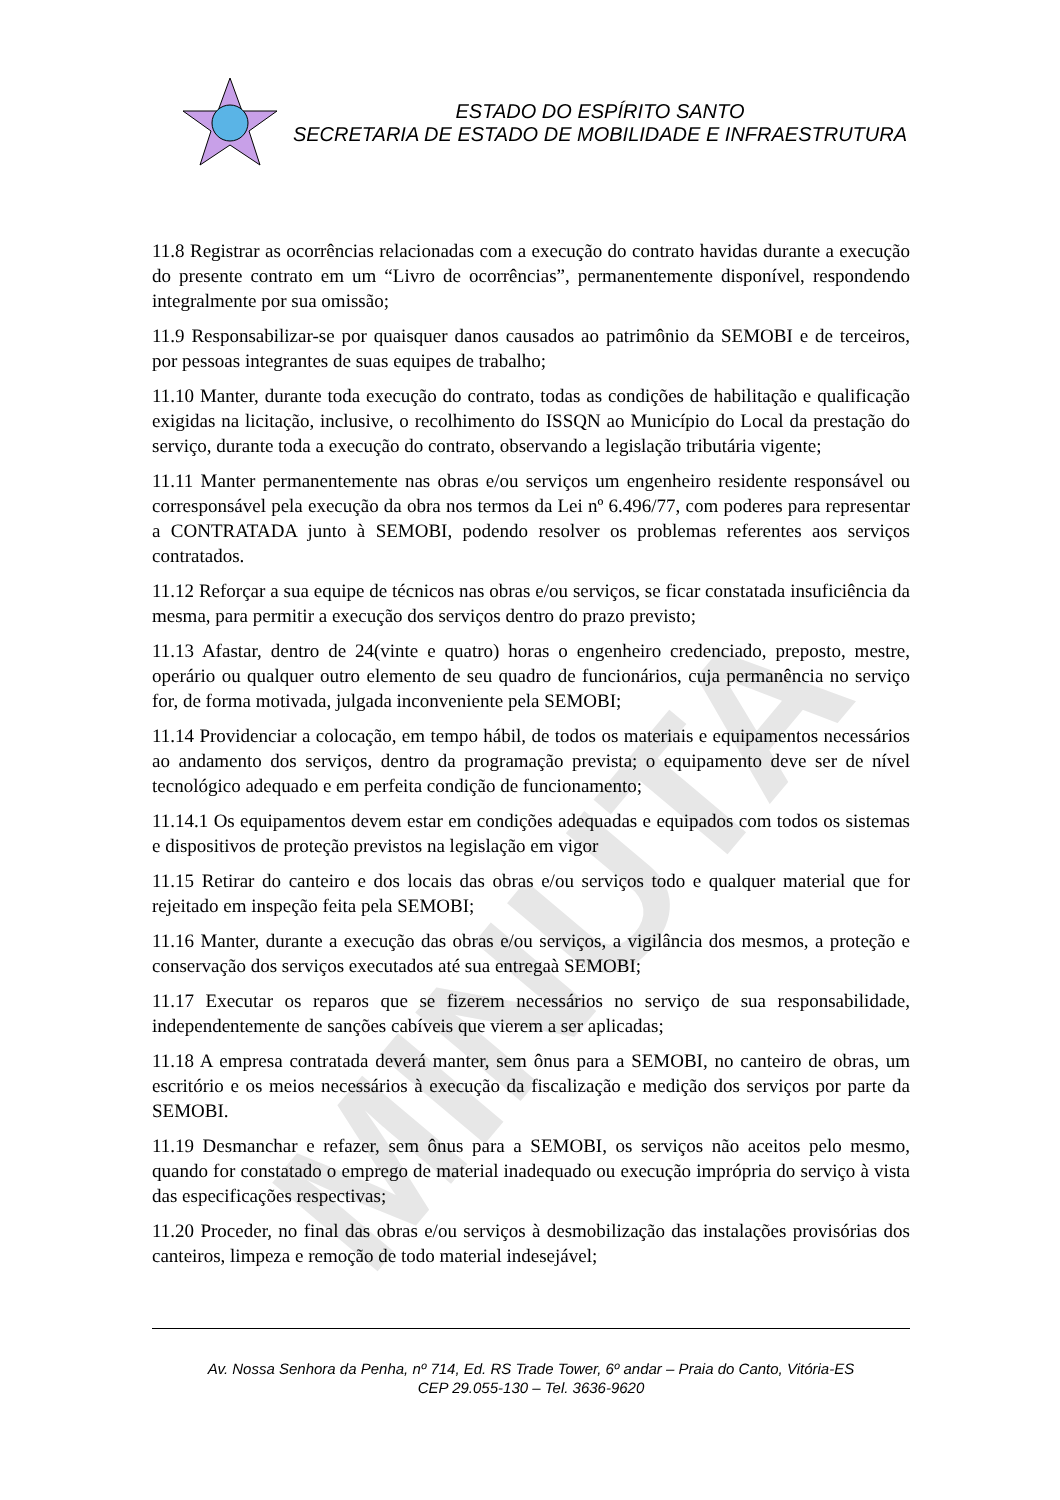MINUTA
ESTADO DO ESPÍRITO SANTO
SECRETARIA DE ESTADO DE MOBILIDADE E INFRAESTRUTURA
11.8 Registrar as ocorrências relacionadas com a execução do contrato havidas durante a execução do presente contrato em um “Livro de ocorrências”, permanentemente disponível, respondendo integralmente por sua omissão;
11.9 Responsabilizar-se por quaisquer danos causados ao patrimônio da SEMOBI e de terceiros, por pessoas integrantes de suas equipes de trabalho;
11.10 Manter, durante toda execução do contrato, todas as condições de habilitação e qualificação exigidas na licitação, inclusive, o recolhimento do ISSQN ao Município do Local da prestação do serviço, durante toda a execução do contrato, observando a legislação tributária vigente;
11.11 Manter permanentemente nas obras e/ou serviços um engenheiro residente responsável ou corresponsável pela execução da obra nos termos da Lei nº 6.496/77, com poderes para representar a CONTRATADA junto à SEMOBI, podendo resolver os problemas referentes aos serviços contratados.
11.12 Reforçar a sua equipe de técnicos nas obras e/ou serviços, se ficar constatada insuficiência da mesma, para permitir a execução dos serviços dentro do prazo previsto;
11.13 Afastar, dentro de 24(vinte e quatro) horas o engenheiro credenciado, preposto, mestre, operário ou qualquer outro elemento de seu quadro de funcionários, cuja permanência no serviço for, de forma motivada, julgada inconveniente pela SEMOBI;
11.14 Providenciar a colocação, em tempo hábil, de todos os materiais e equipamentos necessários ao andamento dos serviços, dentro da programação prevista; o equipamento deve ser de nível tecnológico adequado e em perfeita condição de funcionamento;
11.14.1 Os equipamentos devem estar em condições adequadas e equipados com todos os sistemas e dispositivos de proteção previstos na legislação em vigor
11.15 Retirar do canteiro e dos locais das obras e/ou serviços todo e qualquer material que for rejeitado em inspeção feita pela SEMOBI;
11.16 Manter, durante a execução das obras e/ou serviços, a vigilância dos mesmos, a proteção e conservação dos serviços executados até sua entregaà SEMOBI;
11.17 Executar os reparos que se fizerem necessários no serviço de sua responsabilidade, independentemente de sanções cabíveis que vierem a ser aplicadas;
11.18 A empresa contratada deverá manter, sem ônus para a SEMOBI, no canteiro de obras, um escritório e os meios necessários à execução da fiscalização e medição dos serviços por parte da SEMOBI.
11.19 Desmanchar e refazer, sem ônus para a SEMOBI, os serviços não aceitos pelo mesmo, quando for constatado o emprego de material inadequado ou execução imprópria do serviço à vista das especificações respectivas;
11.20 Proceder, no final das obras e/ou serviços à desmobilização das instalações provisórias dos canteiros, limpeza e remoção de todo material indesejável;
Av. Nossa Senhora da Penha, nº 714, Ed. RS Trade Tower, 6º andar – Praia do Canto, Vitória-ES
CEP 29.055-130 – Tel. 3636-9620